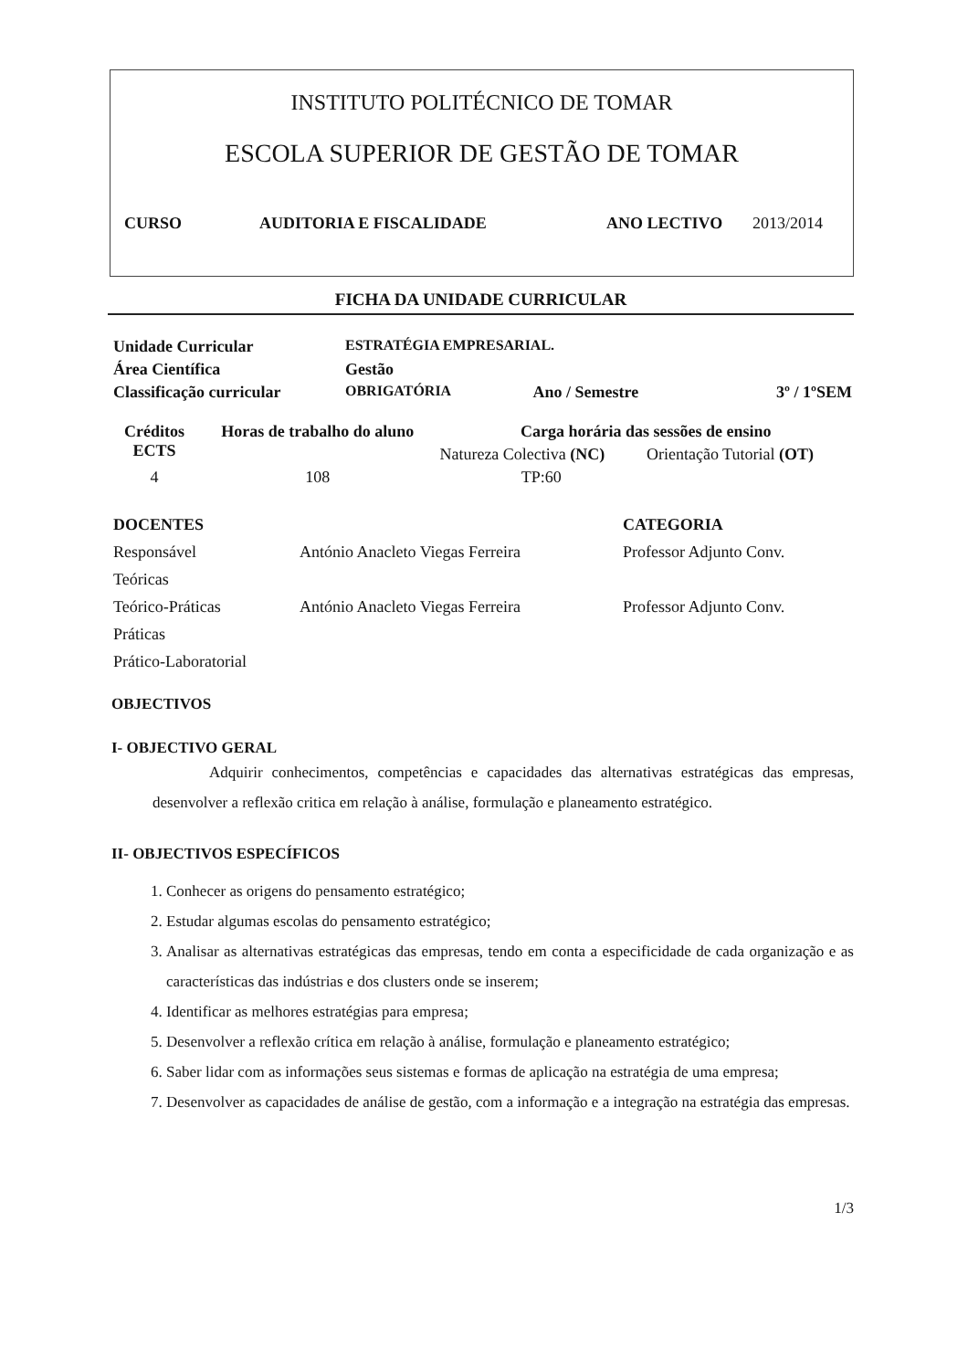INSTITUTO POLITÉCNICO DE TOMAR
ESCOLA SUPERIOR DE GESTÃO DE TOMAR
CURSO AUDITORIA E FISCALIDADE ANO LECTIVO 2013/2014
FICHA DA UNIDADE CURRICULAR
| Unidade Curricular | ESTRATÉGIA EMPRESARIAL. | | |
| Área Científica | Gestão | | |
| Classificação curricular | OBRIGATÓRIA | Ano / Semestre | 3º / 1ºSEM |
| Créditos ECTS | Horas de trabalho do aluno | Carga horária das sessões de ensino | |
| --- | --- | --- | --- |
| | | Natureza Colectiva (NC) | Orientação Tutorial (OT) |
| 4 | 108 | TP:60 | |
| DOCENTES | | CATEGORIA |
| Responsável | António Anacleto Viegas Ferreira | Professor Adjunto Conv. |
| Teóricas | | |
| Teórico-Práticas | António Anacleto Viegas Ferreira | Professor Adjunto Conv. |
| Práticas | | |
| Prático-Laboratorial | | |
OBJECTIVOS
I- OBJECTIVO GERAL
Adquirir conhecimentos, competências e capacidades das alternativas estratégicas das empresas, desenvolver a reflexão critica em relação à análise, formulação e planeamento estratégico.
II- OBJECTIVOS ESPECÍFICOS
1. Conhecer as origens do pensamento estratégico;
2. Estudar algumas escolas do pensamento estratégico;
3. Analisar as alternativas estratégicas das empresas, tendo em conta a especificidade de cada organização e as características das indústrias e dos clusters onde se inserem;
4. Identificar as melhores estratégias para empresa;
5. Desenvolver a reflexão crítica em relação à análise, formulação e planeamento estratégico;
6. Saber lidar com as informações seus sistemas e formas de aplicação na estratégia de uma empresa;
7. Desenvolver as capacidades de análise de gestão, com a informação e a integração na estratégia das empresas.
1/3